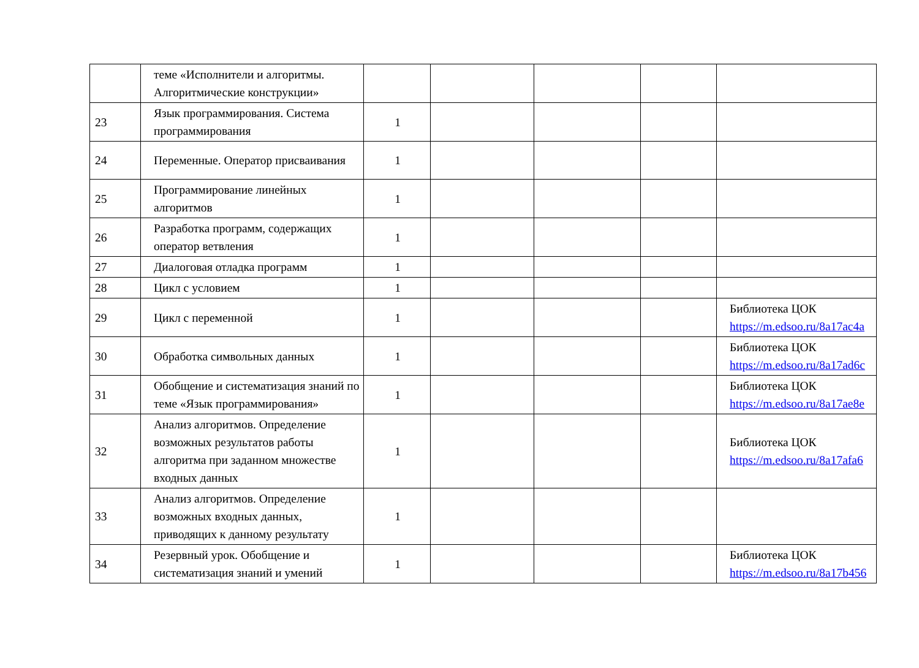| | теме «Исполнители и алгоритмы. Алгоритмические конструкции» | | | | | |
| 23 | Язык программирования. Система программирования | 1 | | | | |
| 24 | Переменные. Оператор присваивания | 1 | | | | |
| 25 | Программирование линейных алгоритмов | 1 | | | | |
| 26 | Разработка программ, содержащих оператор ветвления | 1 | | | | |
| 27 | Диалоговая отладка программ | 1 | | | | |
| 28 | Цикл с условием | 1 | | | | |
| 29 | Цикл с переменной | 1 | | | | Библиотека ЦОК https://m.edsoo.ru/8a17ac4a |
| 30 | Обработка символьных данных | 1 | | | | Библиотека ЦОК https://m.edsoo.ru/8a17ad6c |
| 31 | Обобщение и систематизация знаний по теме «Язык программирования» | 1 | | | | Библиотека ЦОК https://m.edsoo.ru/8a17ae8e |
| 32 | Анализ алгоритмов. Определение возможных результатов работы алгоритма при заданном множестве входных данных | 1 | | | | Библиотека ЦОК https://m.edsoo.ru/8a17afa6 |
| 33 | Анализ алгоритмов. Определение возможных входных данных, приводящих к данному результату | 1 | | | | |
| 34 | Резервный урок. Обобщение и систематизация знаний и умений | 1 | | | | Библиотека ЦОК https://m.edsoo.ru/8a17b456 |